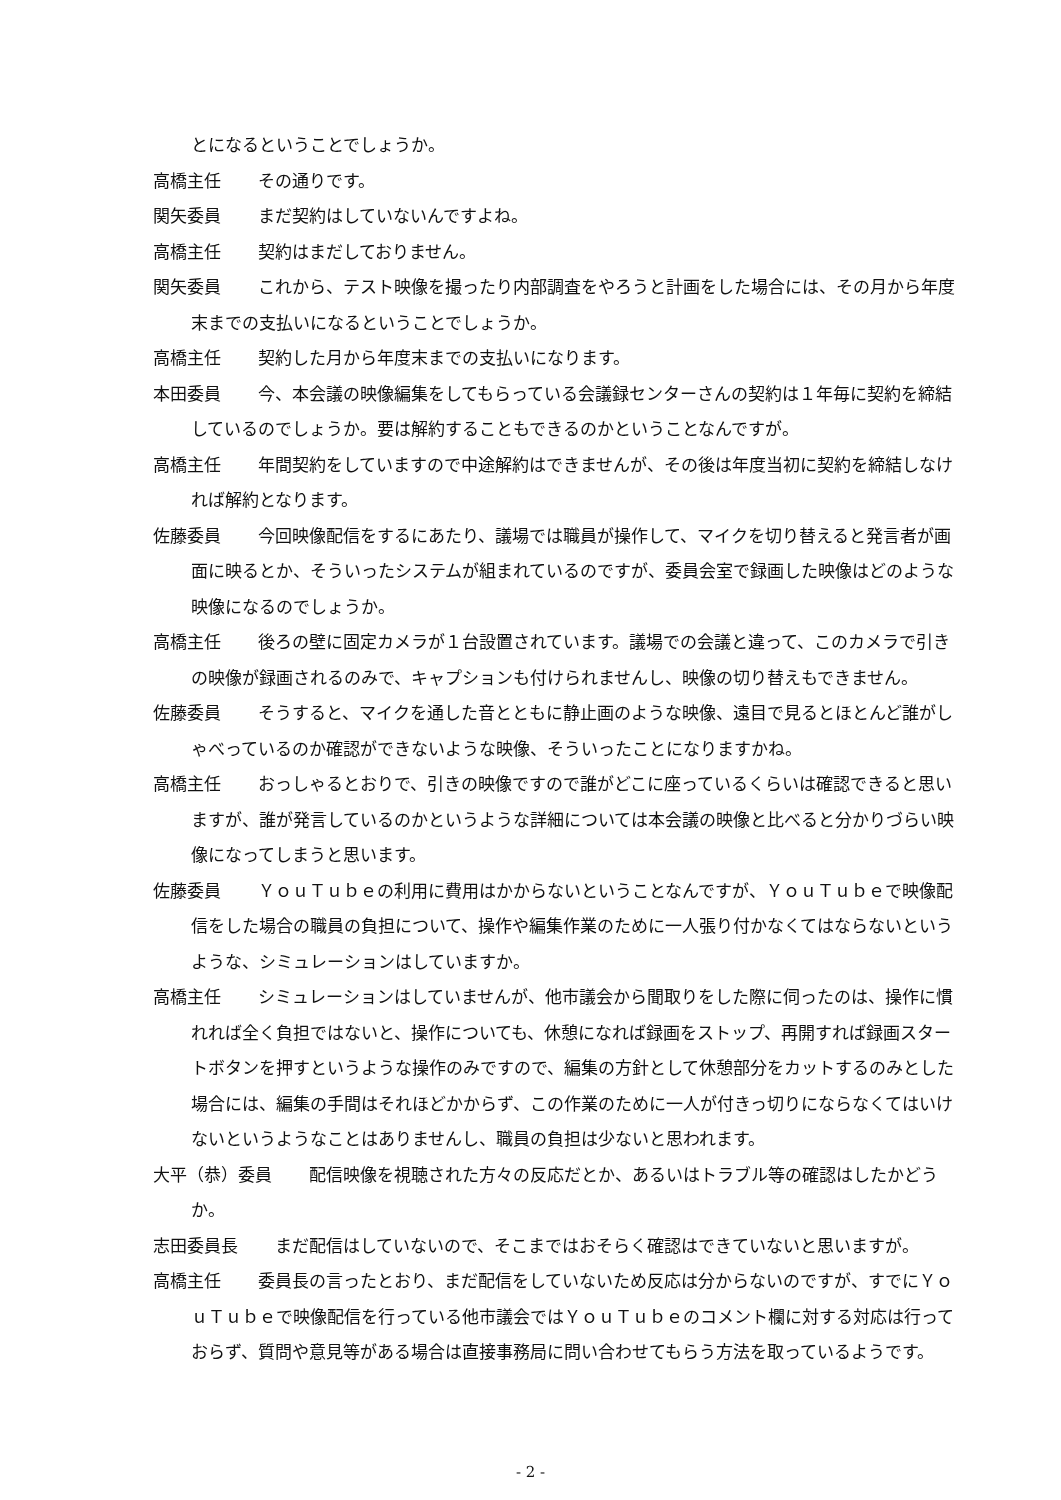とになるということでしょうか。
高橋主任 その通りです。
関矢委員 まだ契約はしていないんですよね。
高橋主任 契約はまだしておりません。
関矢委員 これから、テスト映像を撮ったり内部調査をやろうと計画をした場合には、その月から年度末までの支払いになるということでしょうか。
高橋主任 契約した月から年度末までの支払いになります。
本田委員 今、本会議の映像編集をしてもらっている会議録センターさんの契約は１年毎に契約を締結しているのでしょうか。要は解約することもできるのかということなんですが。
高橋主任 年間契約をしていますので中途解約はできませんが、その後は年度当初に契約を締結しなければ解約となります。
佐藤委員 今回映像配信をするにあたり、議場では職員が操作して、マイクを切り替えると発言者が画面に映るとか、そういったシステムが組まれているのですが、委員会室で録画した映像はどのような映像になるのでしょうか。
高橋主任 後ろの壁に固定カメラが１台設置されています。議場での会議と違って、このカメラで引きの映像が録画されるのみで、キャプションも付けられませんし、映像の切り替えもできません。
佐藤委員 そうすると、マイクを通した音とともに静止画のような映像、遠目で見るとほとんど誰がしゃべっているのか確認ができないような映像、そういったことになりますかね。
高橋主任 おっしゃるとおりで、引きの映像ですので誰がどこに座っているくらいは確認できると思いますが、誰が発言しているのかというような詳細については本会議の映像と比べると分かりづらい映像になってしまうと思います。
佐藤委員 ＹｏｕＴｕｂｅの利用に費用はかからないということなんですが、ＹｏｕＴｕｂｅで映像配信をした場合の職員の負担について、操作や編集作業のために一人張り付かなくてはならないというような、シミュレーションはしていますか。
高橋主任 シミュレーションはしていませんが、他市議会から聞取りをした際に伺ったのは、操作に慣れれば全く負担ではないと、操作についても、休憩になれば録画をストップ、再開すれば録画スタートボタンを押すというような操作のみですので、編集の方針として休憩部分をカットするのみとした場合には、編集の手間はそれほどかからず、この作業のために一人が付きっ切りにならなくてはいけないというようなことはありませんし、職員の負担は少ないと思われます。
大平（恭）委員 配信映像を視聴された方々の反応だとか、あるいはトラブル等の確認はしたかどうか。
志田委員長 まだ配信はしていないので、そこまではおそらく確認はできていないと思いますが。
高橋主任 委員長の言ったとおり、まだ配信をしていないため反応は分からないのですが、すでにＹｏｕＴｕｂｅで映像配信を行っている他市議会ではＹｏｕＴｕｂｅのコメント欄に対する対応は行っておらず、質問や意見等がある場合は直接事務局に問い合わせてもらう方法を取っているようです。
- 2 -